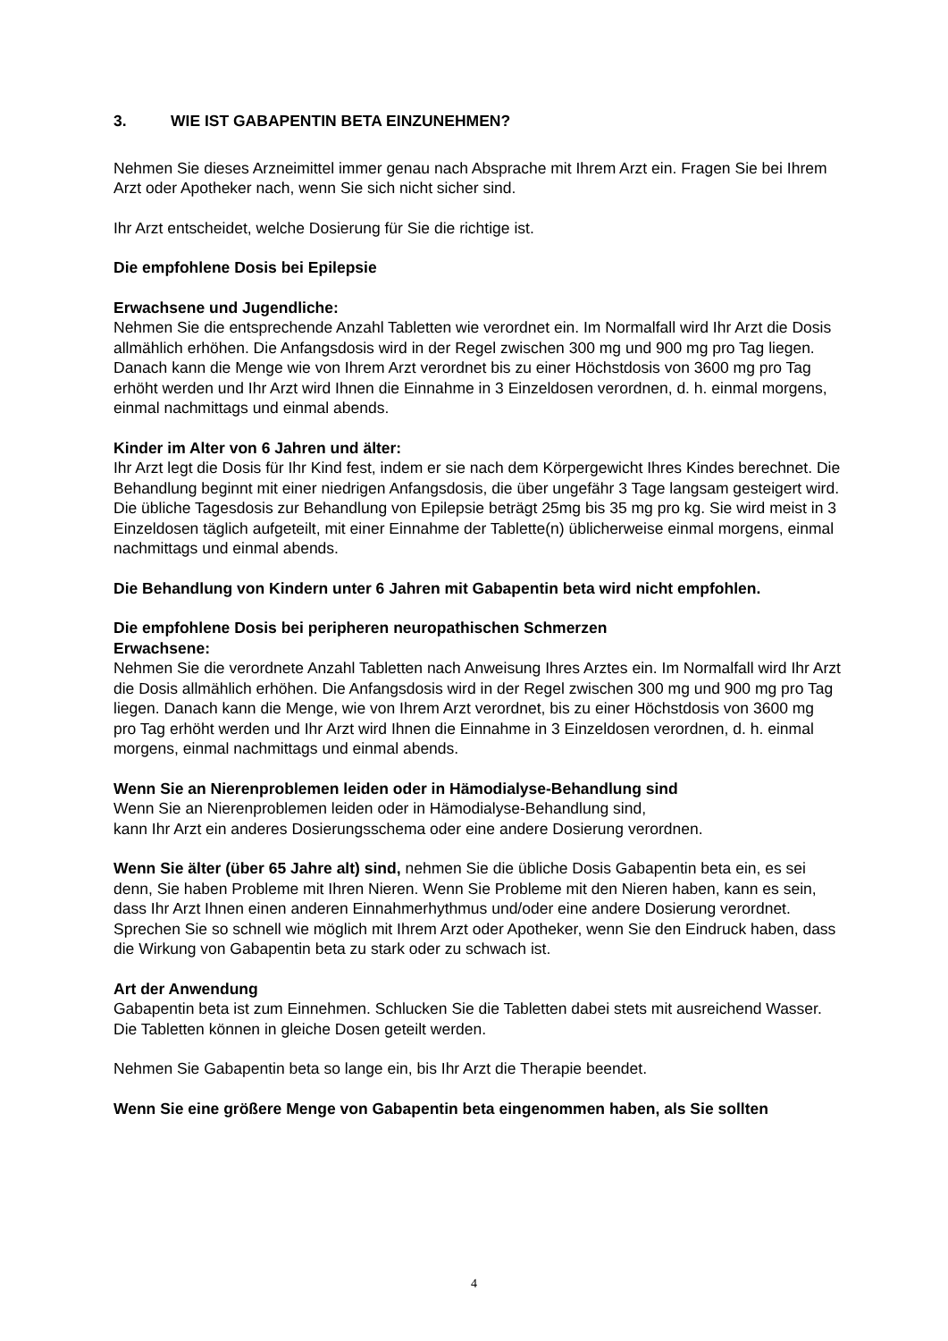3. WIE IST GABAPENTIN BETA EINZUNEHMEN?
Nehmen Sie dieses Arzneimittel immer genau nach Absprache mit Ihrem Arzt ein. Fragen Sie bei Ihrem Arzt oder Apotheker nach, wenn Sie sich nicht sicher sind.
Ihr Arzt entscheidet, welche Dosierung für Sie die richtige ist.
Die empfohlene Dosis bei Epilepsie
Erwachsene und Jugendliche:
Nehmen Sie die entsprechende Anzahl Tabletten wie verordnet ein. Im Normalfall wird Ihr Arzt die Dosis allmählich erhöhen. Die Anfangsdosis wird in der Regel zwischen 300 mg und 900 mg pro Tag liegen. Danach kann die Menge wie von Ihrem Arzt verordnet bis zu einer Höchstdosis von 3600 mg pro Tag erhöht werden und Ihr Arzt wird Ihnen die Einnahme in 3 Einzeldosen verordnen, d. h. einmal morgens, einmal nachmittags und einmal abends.
Kinder im Alter von 6 Jahren und älter:
Ihr Arzt legt die Dosis für Ihr Kind fest, indem er sie nach dem Körpergewicht Ihres Kindes berechnet. Die Behandlung beginnt mit einer niedrigen Anfangsdosis, die über ungefähr 3 Tage langsam gesteigert wird. Die übliche Tagesdosis zur Behandlung von Epilepsie beträgt 25mg bis 35 mg pro kg. Sie wird meist in 3 Einzeldosen täglich aufgeteilt, mit einer Einnahme der Tablette(n) üblicherweise einmal morgens, einmal nachmittags und einmal abends.
Die Behandlung von Kindern unter 6 Jahren mit Gabapentin beta wird nicht empfohlen.
Die empfohlene Dosis bei peripheren neuropathischen Schmerzen
Erwachsene:
Nehmen Sie die verordnete Anzahl Tabletten nach Anweisung Ihres Arztes ein. Im Normalfall wird Ihr Arzt die Dosis allmählich erhöhen. Die Anfangsdosis wird in der Regel zwischen 300 mg und 900 mg pro Tag liegen. Danach kann die Menge, wie von Ihrem Arzt verordnet, bis zu einer Höchstdosis von 3600 mg pro Tag erhöht werden und Ihr Arzt wird Ihnen die Einnahme in 3 Einzeldosen verordnen, d. h. einmal morgens, einmal nachmittags und einmal abends.
Wenn Sie an Nierenproblemen leiden oder in Hämodialyse-Behandlung sind
Wenn Sie an Nierenproblemen leiden oder in Hämodialyse-Behandlung sind,
kann Ihr Arzt ein anderes Dosierungsschema oder eine andere Dosierung verordnen.
Wenn Sie älter (über 65 Jahre alt) sind, nehmen Sie die übliche Dosis Gabapentin beta ein, es sei denn, Sie haben Probleme mit Ihren Nieren. Wenn Sie Probleme mit den Nieren haben, kann es sein, dass Ihr Arzt Ihnen einen anderen Einnahmerhythmus und/oder eine andere Dosierung verordnet.
Sprechen Sie so schnell wie möglich mit Ihrem Arzt oder Apotheker, wenn Sie den Eindruck haben, dass die Wirkung von Gabapentin beta zu stark oder zu schwach ist.
Art der Anwendung
Gabapentin beta ist zum Einnehmen. Schlucken Sie die Tabletten dabei stets mit ausreichend Wasser. Die Tabletten können in gleiche Dosen geteilt werden.
Nehmen Sie Gabapentin beta so lange ein, bis Ihr Arzt die Therapie beendet.
Wenn Sie eine größere Menge von Gabapentin beta eingenommen haben, als Sie sollten
4